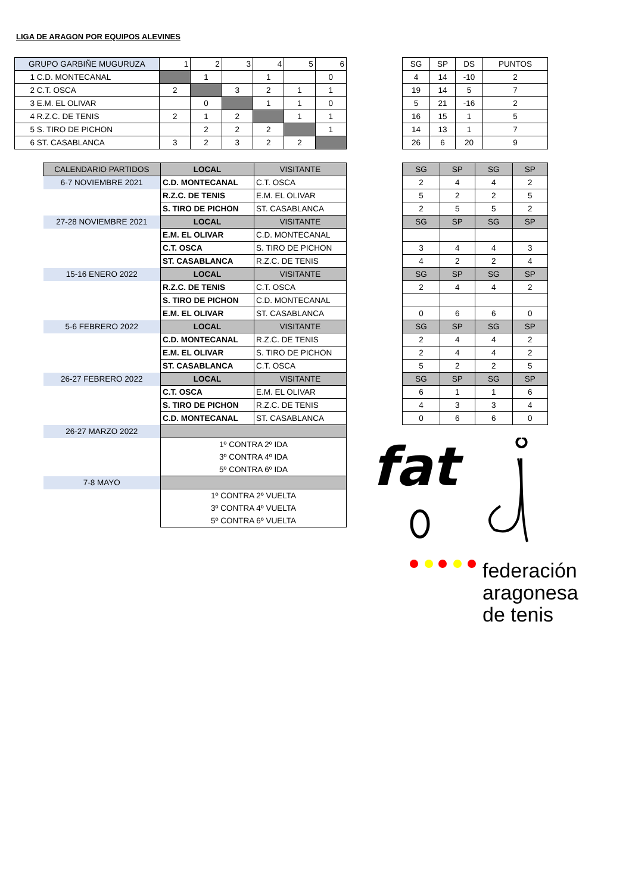LIGA DE ARAGON POR EQUIPOS ALEVINES
| GRUPO GARBIÑE MUGURUZA | 1 | 2 | 3 | 4 | 5 | 6 |
| --- | --- | --- | --- | --- | --- | --- |
| 1 C.D. MONTECANAL | | 1 | | 1 | | 0 |
| 2 C.T. OSCA | 2 | | 3 | 2 | 1 | 1 |
| 3 E.M. EL OLIVAR | | 0 | | 1 | 1 | 0 |
| 4 R.Z.C. DE TENIS | 2 | 1 | 2 | | 1 | 1 |
| 5 S. TIRO DE PICHON | | 2 | 2 | 2 | | 1 |
| 6 ST. CASABLANCA | 3 | 2 | 3 | 2 | 2 | |
| SG | SP | DS | PUNTOS |
| --- | --- | --- | --- |
| 4 | 14 | -10 | 2 |
| 19 | 14 | 5 | 7 |
| 5 | 21 | -16 | 2 |
| 16 | 15 | 1 | 5 |
| 14 | 13 | 1 | 7 |
| 26 | 6 | 20 | 9 |
| CALENDARIO PARTIDOS | LOCAL | VISITANTE |
| --- | --- | --- |
| 6-7 NOVIEMBRE 2021 | C.D. MONTECANAL | C.T. OSCA |
| | R.Z.C. DE TENIS | E.M. EL OLIVAR |
| | S. TIRO DE PICHON | ST. CASABLANCA |
| 27-28 NOVIEMBRE 2021 | LOCAL | VISITANTE |
| | E.M. EL OLIVAR | C.D. MONTECANAL |
| | C.T. OSCA | S. TIRO DE PICHON |
| | ST. CASABLANCA | R.Z.C. DE TENIS |
| 15-16 ENERO 2022 | LOCAL | VISITANTE |
| | R.Z.C. DE TENIS | C.T. OSCA |
| | S. TIRO DE PICHON | C.D. MONTECANAL |
| | E.M. EL OLIVAR | ST. CASABLANCA |
| 5-6 FEBRERO 2022 | LOCAL | VISITANTE |
| | C.D. MONTECANAL | R.Z.C. DE TENIS |
| | E.M. EL OLIVAR | S. TIRO DE PICHON |
| | ST. CASABLANCA | C.T. OSCA |
| 26-27 FEBRERO 2022 | LOCAL | VISITANTE |
| | C.T. OSCA | E.M. EL OLIVAR |
| | S. TIRO DE PICHON | R.Z.C. DE TENIS |
| | C.D. MONTECANAL | ST. CASABLANCA |
| 26-27 MARZO 2022 | | |
| | 1º CONTRA 2º IDA | |
| | 3º CONTRA 4º IDA | |
| | 5º CONTRA 6º IDA | |
| 7-8 MAYO | | |
| | 1º CONTRA 2º VUELTA | |
| | 3º CONTRA 4º VUELTA | |
| | 5º CONTRA 6º VUELTA | |
| SG | SP | SG | SP |
| --- | --- | --- | --- |
| 2 | 4 | 4 | 2 |
| 5 | 2 | 2 | 5 |
| 2 | 5 | 5 | 2 |
| SG | SP | SG | SP |
| 3 | 4 | 4 | 3 |
| 4 | 2 | 2 | 4 |
| SG | SP | SG | SP |
| 2 | 4 | 4 | 2 |
| 0 | 6 | 6 | 0 |
| SG | SP | SG | SP |
| 2 | 4 | 4 | 2 |
| 2 | 4 | 4 | 2 |
| 5 | 2 | 2 | 5 |
| SG | SP | SG | SP |
| 6 | 1 | 1 | 6 |
| 4 | 3 | 3 | 4 |
| 0 | 6 | 6 | 0 |
fat
federación
aragonesa
de tenis